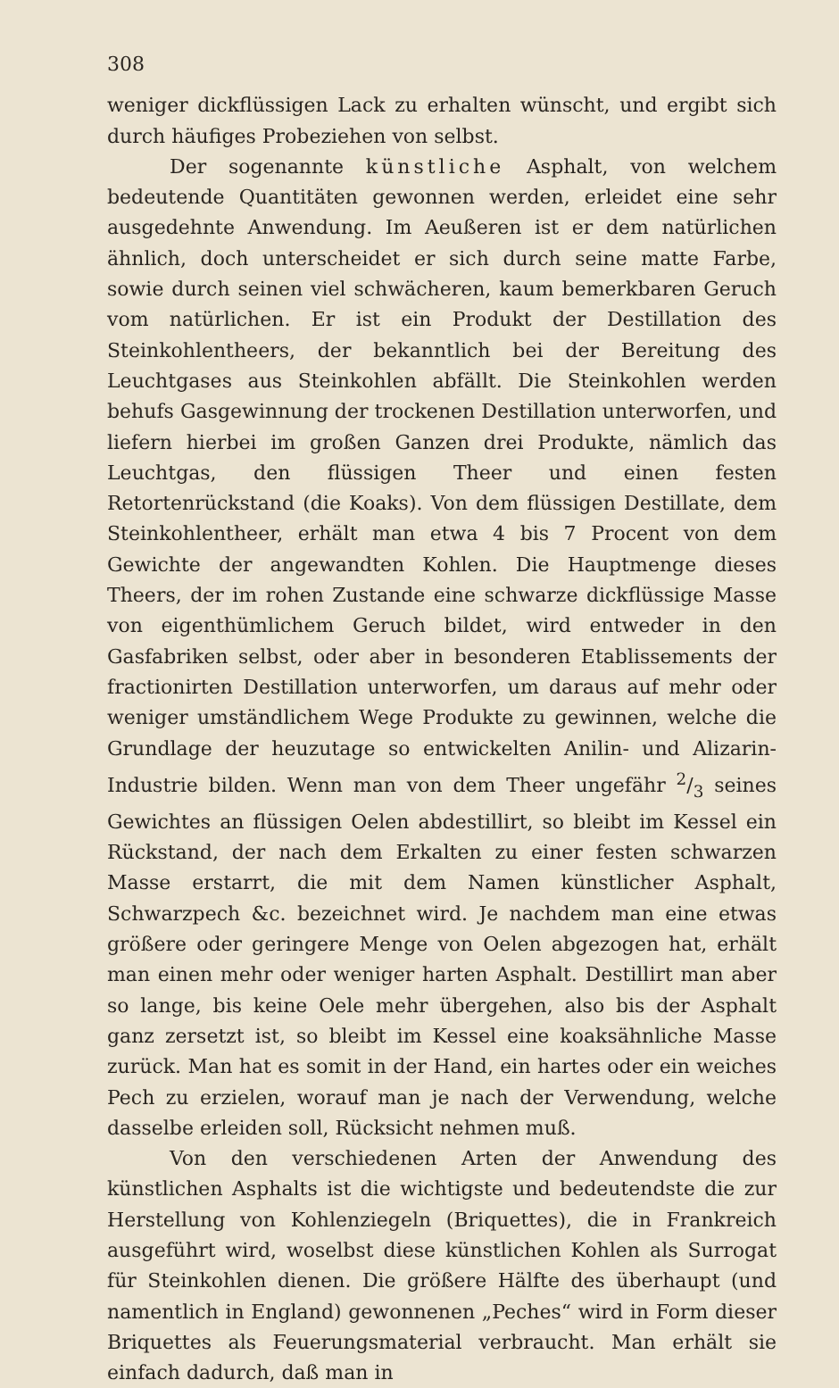308
weniger dickflüssigen Lack zu erhalten wünscht, und ergibt sich durch häufiges Probeziehen von selbst.
Der sogenannte künstliche Asphalt, von welchem bedeutende Quantitäten gewonnen werden, erleidet eine sehr ausgedehnte Anwendung. Im Aeußeren ist er dem natürlichen ähnlich, doch unterscheidet er sich durch seine matte Farbe, sowie durch seinen viel schwächeren, kaum bemerkbaren Geruch vom natürlichen. Er ist ein Produkt der Destillation des Steinkohlentheers, der bekanntlich bei der Bereitung des Leuchtgases aus Steinkohlen abfällt. Die Steinkohlen werden behufs Gasgewinnung der trockenen Destillation unterworfen, und liefern hierbei im großen Ganzen drei Produkte, nämlich das Leuchtgas, den flüssigen Theer und einen festen Retortenrückstand (die Koaks). Von dem flüssigen Destillate, dem Steinkohlentheer, erhält man etwa 4 bis 7 Procent von dem Gewichte der angewandten Kohlen. Die Hauptmenge dieses Theers, der im rohen Zustande eine schwarze dickflüssige Masse von eigenthümlichem Geruch bildet, wird entweder in den Gasfabriken selbst, oder aber in besonderen Etablissements der fractionirten Destillation unterworfen, um daraus auf mehr oder weniger umständlichem Wege Produkte zu gewinnen, welche die Grundlage der heuzutage so entwickelten Anilin- und Alizarin-Industrie bilden. Wenn man von dem Theer ungefähr 2/3 seines Gewichtes an flüssigen Oelen abdestillirt, so bleibt im Kessel ein Rückstand, der nach dem Erkalten zu einer festen schwarzen Masse erstarrt, die mit dem Namen künstlicher Asphalt, Schwarzpech &c. bezeichnet wird. Je nachdem man eine etwas größere oder geringere Menge von Oelen abgezogen hat, erhält man einen mehr oder weniger harten Asphalt. Destillirt man aber so lange, bis keine Oele mehr übergehen, also bis der Asphalt ganz zersetzt ist, so bleibt im Kessel eine koaksähnliche Masse zurück. Man hat es somit in der Hand, ein hartes oder ein weiches Pech zu erzielen, worauf man je nach der Verwendung, welche dasselbe erleiden soll, Rücksicht nehmen muß.
Von den verschiedenen Arten der Anwendung des künstlichen Asphalts ist die wichtigste und bedeutendste die zur Herstellung von Kohlenziegeln (Briquettes), die in Frankreich ausgeführt wird, woselbst diese künstlichen Kohlen als Surrogat für Steinkohlen dienen. Die größere Hälfte des überhaupt (und namentlich in England) gewonnenen „Peches“ wird in Form dieser Briquettes als Feuerungsmaterial verbraucht. Man erhält sie einfach dadurch, daß man in